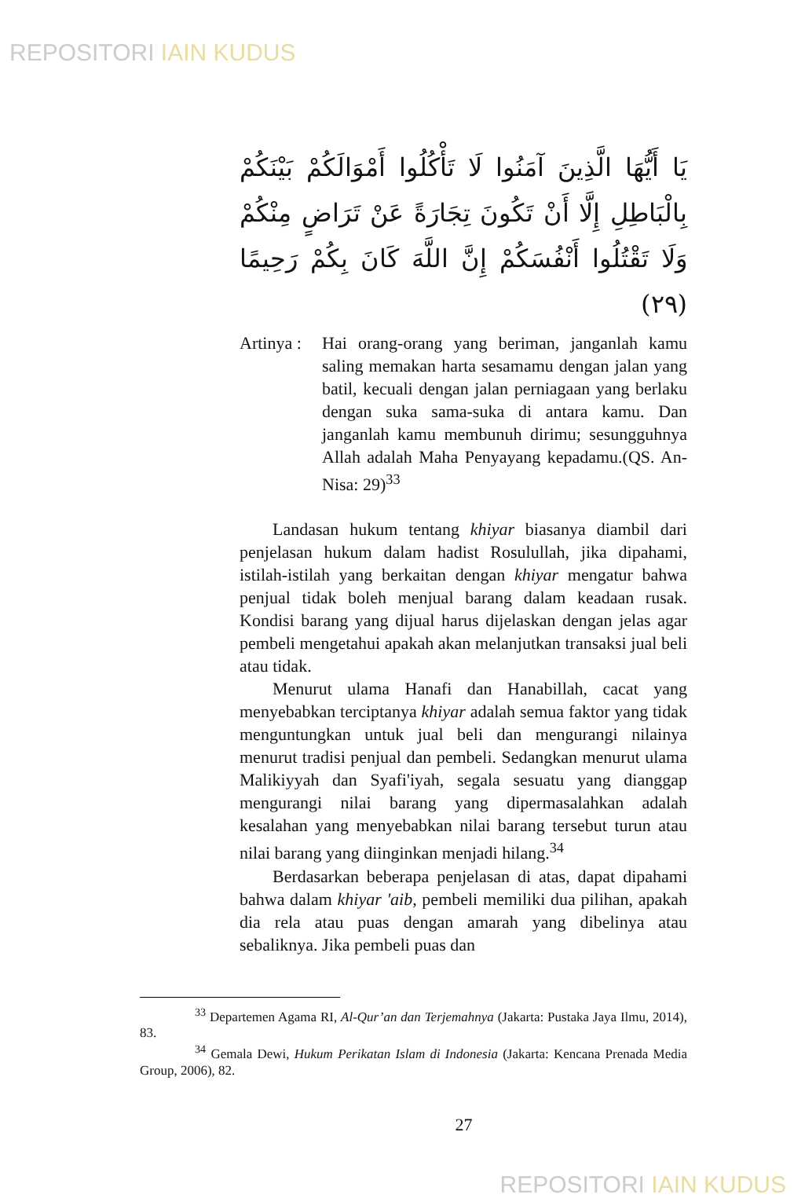REPOSITORI IAIN KUDUS
يَا أَيُّهَا الَّذِينَ آمَنُوا لَا تَأْكُلُوا أَمْوَالَكُمْ بَيْنَكُمْ بِالْبَاطِلِ إِلَّا أَنْ تَكُونَ تِجَارَةً عَنْ تَرَاضٍ مِنْكُمْ وَلَا تَقْتُلُوا أَنْفُسَكُمْ إِنَّ اللَّهَ كَانَ بِكُمْ رَحِيمًا (٢٩)
Artinya :
Hai orang-orang yang beriman, janganlah kamu saling memakan harta sesamamu dengan jalan yang batil, kecuali dengan jalan perniagaan yang berlaku dengan suka sama-suka di antara kamu. Dan janganlah kamu membunuh dirimu; sesungguhnya Allah adalah Maha Penyayang kepadamu.(QS. An-Nisa: 29)<sup>33</sup>
Landasan hukum tentang khiyar biasanya diambil dari penjelasan hukum dalam hadist Rosulullah, jika dipahami, istilah-istilah yang berkaitan dengan khiyar mengatur bahwa penjual tidak boleh menjual barang dalam keadaan rusak. Kondisi barang yang dijual harus dijelaskan dengan jelas agar pembeli mengetahui apakah akan melanjutkan transaksi jual beli atau tidak.
Menurut ulama Hanafi dan Hanabillah, cacat yang menyebabkan terciptanya khiyar adalah semua faktor yang tidak menguntungkan untuk jual beli dan mengurangi nilainya menurut tradisi penjual dan pembeli. Sedangkan menurut ulama Malikiyyah dan Syafi'iyah, segala sesuatu yang dianggap mengurangi nilai barang yang dipermasalahkan adalah kesalahan yang menyebabkan nilai barang tersebut turun atau nilai barang yang diinginkan menjadi hilang.<sup>34</sup>
Berdasarkan beberapa penjelasan di atas, dapat dipahami bahwa dalam khiyar 'aib, pembeli memiliki dua pilihan, apakah dia rela atau puas dengan amarah yang dibelinya atau sebaliknya. Jika pembeli puas dan
<sup>33</sup> Departemen Agama RI, Al-Qur’an dan Terjemahnya (Jakarta: Pustaka Jaya Ilmu, 2014), 83.
<sup>34</sup> Gemala Dewi, Hukum Perikatan Islam di Indonesia (Jakarta: Kencana Prenada Media Group, 2006), 82.
27
REPOSITORI IAIN KUDUS